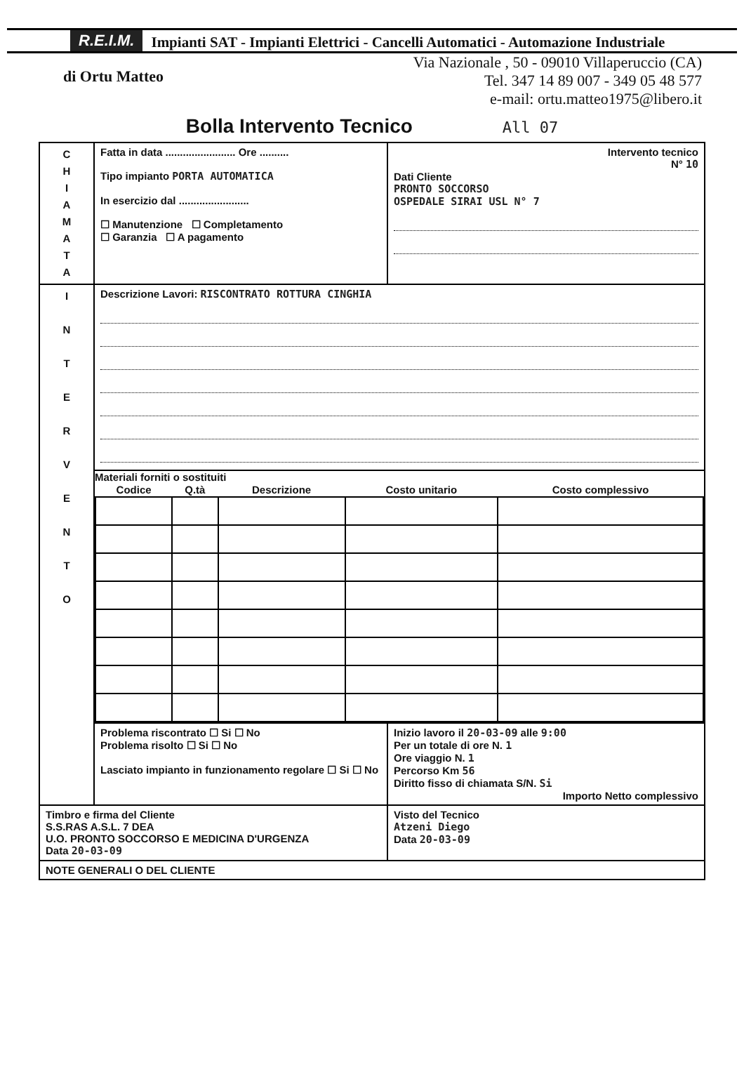R.E.I.M. Impianti SAT - Impianti Elettrici - Cancelli Automatici - Automazione Industriale
di Ortu Matteo
Via Nazionale , 50 - 09010 Villaperuccio (CA)
Tel. 347 14 89 007 - 349 05 48 577
e-mail: ortu.matteo1975@libero.it
Bolla Intervento Tecnico All 07
| C H I A M A T A | Fatta in data ........................ Ore .......... Tipo impianto PORTA AUTOMATICA In esercizio dal ........................ ☐ Manutenzione ☐ Completamento ☐ Garanzia ☐ A pagamento | Intervento tecnico N° 10 Dati Cliente PRONTO SOCCORSO OSPEDALE SIRAI USL N° 7 |
| I N T E R V E N T O | Descrizione Lavori: RISCONTRATO ROTTURA CINGHIA | |
| | Materiali forniti o sostituiti / Codice / Q.tà / Descrizione / Costo unitario / Costo complessivo / / --- / --- / --- / --- / --- / | |
| | Problema riscontrato ☐ Si ☐ No Problema risolto ☐ Si ☐ No Lasciato impianto in funzionamento regolare ☐ Si ☐ No | Inizio lavoro il 20-03-09 alle 9:00 Per un totale di ore N. 1 Ore viaggio N. 1 Percorso Km 56 Diritto fisso di chiamata S/N. Si Importo Netto complessivo |
| Timbro e firma del Cliente S.S.RAS A.S.L. 7 DEA U.O. PRONTO SOCCORSO E MEDICINA D'URGENZA Data 20-03-09 | | Visto del Tecnico Atzeni Diego Data 20-03-09 |
| NOTE GENERALI O DEL CLIENTE | | |